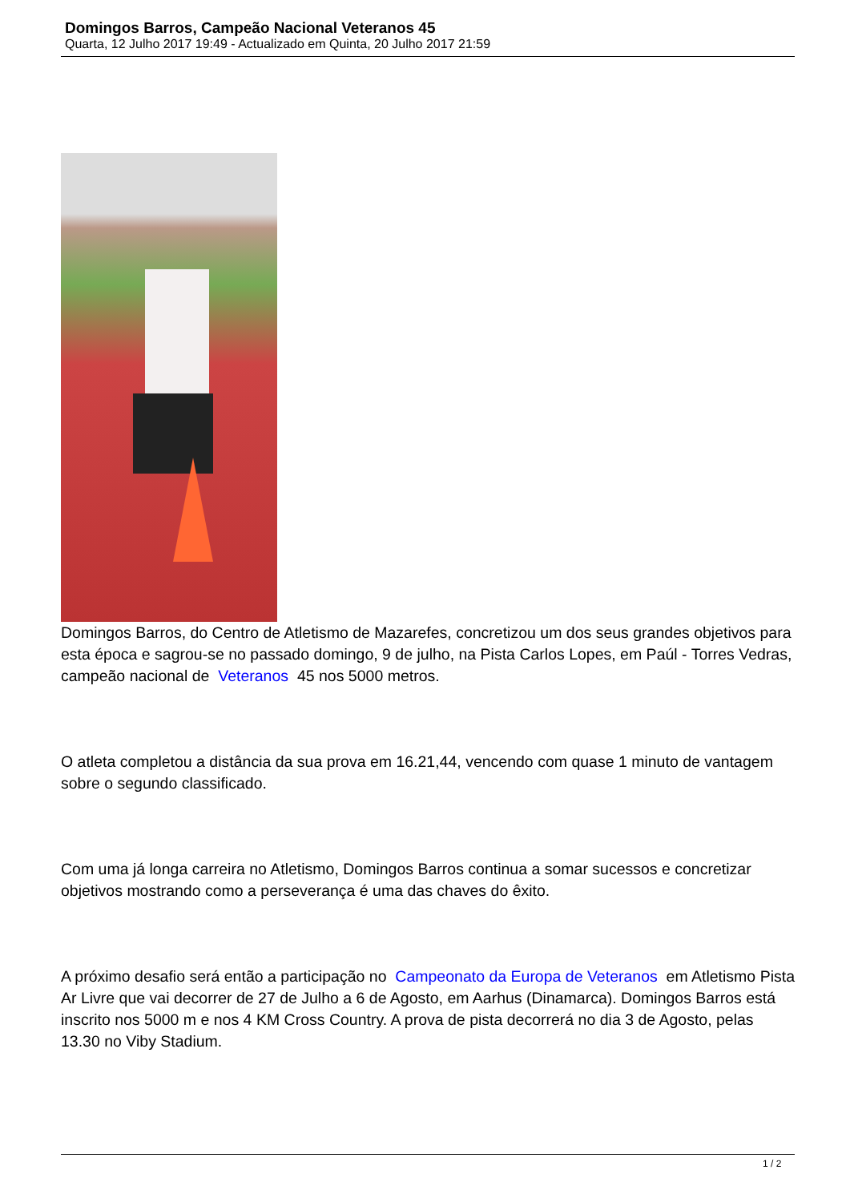Domingos Barros, Campeão Nacional Veteranos 45
Quarta, 12 Julho 2017 19:49 - Actualizado em Quinta, 20 Julho 2017 21:59
Domingos Barros, do Centro de Atletismo de Mazarefes, concretizou um dos seus grandes objetivos para esta época e sagrou-se no passado domingo, 9 de julho, na Pista Carlos Lopes, em Paúl - Torres Vedras, campeão nacional de Veteranos 45 nos 5000 metros.
O atleta completou a distância da sua prova em 16.21,44, vencendo com quase 1 minuto de vantagem sobre o segundo classificado.
Com uma já longa carreira no Atletismo, Domingos Barros continua a somar sucessos e concretizar objetivos mostrando como a perseverança é uma das chaves do êxito.
A próximo desafio será então a participação no Campeonato da Europa de Veteranos em Atletismo Pista Ar Livre que vai decorrer de 27 de Julho a 6 de Agosto, em Aarhus (Dinamarca). Domingos Barros está inscrito nos 5000 m e nos 4 KM Cross Country. A prova de pista decorrerá no dia 3 de Agosto, pelas 13.30 no Viby Stadium.
1 / 2